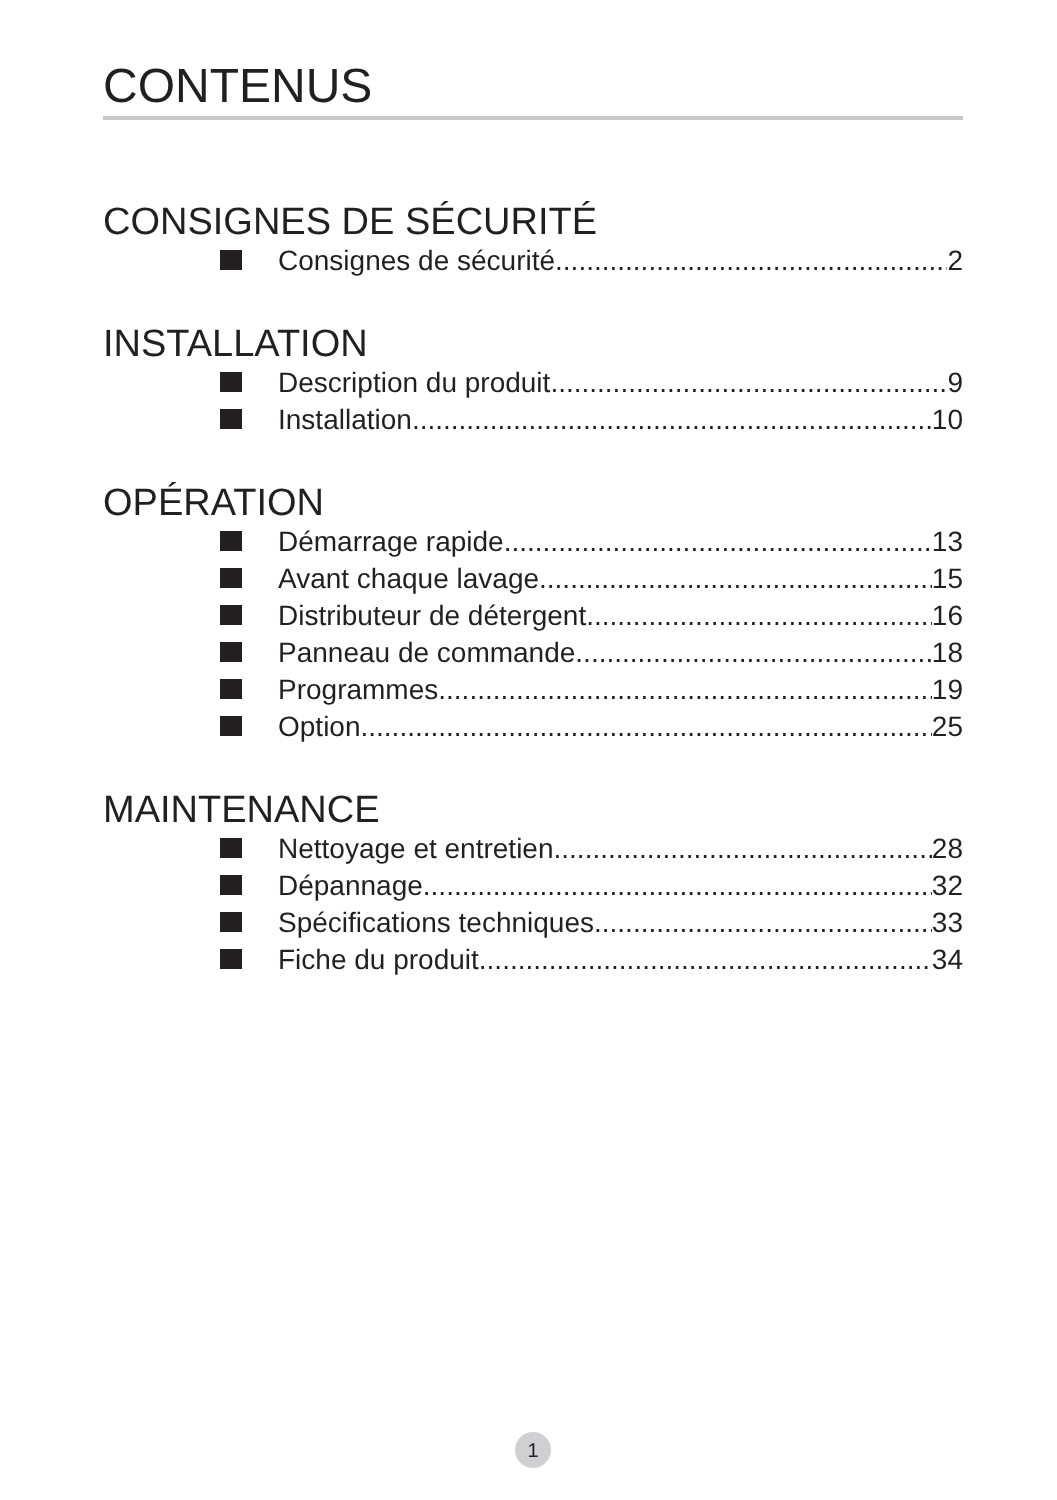CONTENUS
CONSIGNES DE SÉCURITÉ
Consignes de sécurité 2
INSTALLATION
Description du produit 9
Installation 10
OPÉRATION
Démarrage rapide 13
Avant chaque lavage 15
Distributeur de détergent 16
Panneau de commande 18
Programmes 19
Option 25
MAINTENANCE
Nettoyage et entretien 28
Dépannage 32
Spécifications techniques 33
Fiche du produit 34
1